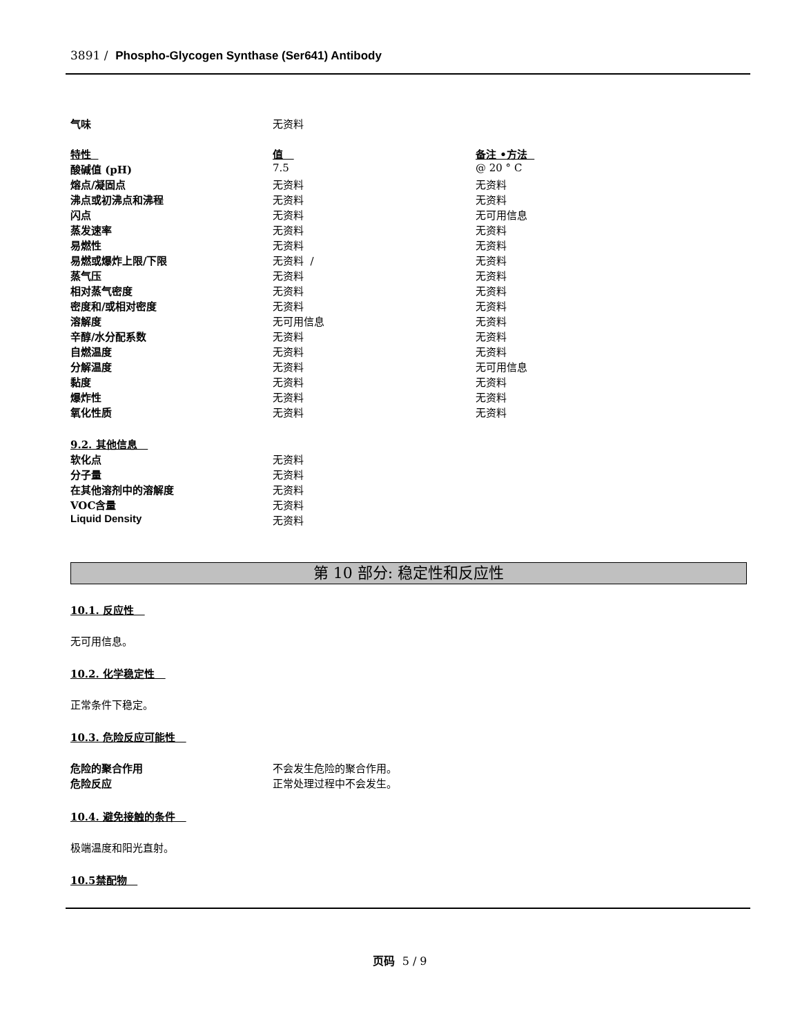3891 / Phospho-Glycogen Synthase (Ser641) Antibody
| 气味 | 无资料 | |
| 特性 | 值 | 备注 •方法 |
| --- | --- | --- |
| 酸碱值 (pH) | 7.5 | @ 20 ° C |
| 熔点/凝固点 | 无资料 | 无资料 |
| 沸点或初沸点和沸程 | 无资料 | 无资料 |
| 闪点 | 无资料 | 无可用信息 |
| 蒸发速率 | 无资料 | 无资料 |
| 易燃性 | 无资料 | 无资料 |
| 易燃或爆炸上限/下限 | 无资料 / | 无资料 |
| 蒸气压 | 无资料 | 无资料 |
| 相对蒸气密度 | 无资料 | 无资料 |
| 密度和/或相对密度 | 无资料 | 无资料 |
| 溶解度 | 无可用信息 | 无资料 |
| 辛醇/水分配系数 | 无资料 | 无资料 |
| 自燃温度 | 无资料 | 无资料 |
| 分解温度 | 无资料 | 无可用信息 |
| 黏度 | 无资料 | 无资料 |
| 爆炸性 | 无资料 | 无资料 |
| 氧化性质 | 无资料 | 无资料 |
| 9.2. 其他信息 | |
| --- | --- |
| 软化点 | 无资料 |
| 分子量 | 无资料 |
| 在其他溶剂中的溶解度 | 无资料 |
| VOC含量 | 无资料 |
| Liquid Density | 无资料 |
第 10 部分: 稳定性和反应性
10.1. 反应性
无可用信息。
10.2. 化学稳定性
正常条件下稳定。
10.3. 危险反应可能性
| 危险的聚合作用 | 不会发生危险的聚合作用。 |
| 危险反应 | 正常处理过程中不会发生。 |
10.4. 避免接触的条件
极端温度和阳光直射。
10.5禁配物
页码 5 / 9